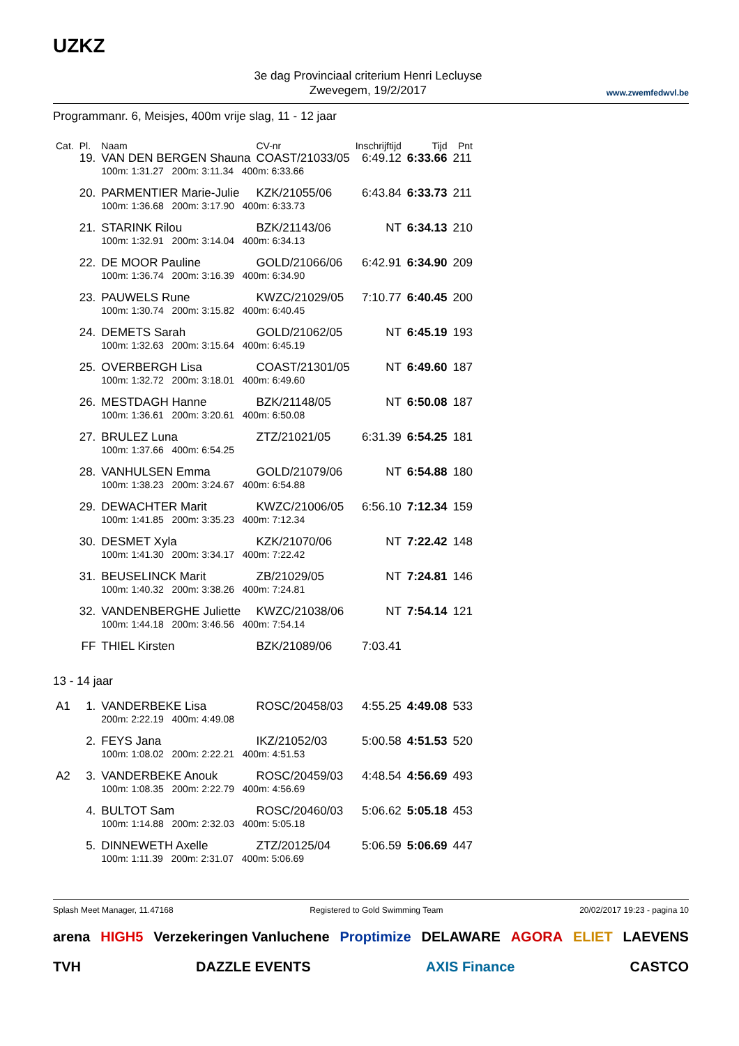UZKZ
3e dag Provinciaal criterium Henri Lecluyse
Zwevegem, 19/2/2017
www.zwemfedwvl.be
Programmanr. 6, Meisjes, 400m vrije slag, 11 - 12 jaar
| Cat. | Pl. | Naam | CV-nr | Inschrijftijd | Tijd | Pnt |
| --- | --- | --- | --- | --- | --- | --- |
| | 19. | VAN DEN BERGEN Shauna | COAST/21033/05 | 6:49.12 | 6:33.66 | 211 |
| | | 100m: 1:31.27 200m: 3:11.34 400m: 6:33.66 | | | | |
| | 20. | PARMENTIER Marie-Julie | KZK/21055/06 | 6:43.84 | 6:33.73 | 211 |
| | | 100m: 1:36.68 200m: 3:17.90 400m: 6:33.73 | | | | |
| | 21. | STARINK Rilou | BZK/21143/06 | NT | 6:34.13 | 210 |
| | | 100m: 1:32.91 200m: 3:14.04 400m: 6:34.13 | | | | |
| | 22. | DE MOOR Pauline | GOLD/21066/06 | 6:42.91 | 6:34.90 | 209 |
| | | 100m: 1:36.74 200m: 3:16.39 400m: 6:34.90 | | | | |
| | 23. | PAUWELS Rune | KWZC/21029/05 | 7:10.77 | 6:40.45 | 200 |
| | | 100m: 1:30.74 200m: 3:15.82 400m: 6:40.45 | | | | |
| | 24. | DEMETS Sarah | GOLD/21062/05 | NT | 6:45.19 | 193 |
| | | 100m: 1:32.63 200m: 3:15.64 400m: 6:45.19 | | | | |
| | 25. | OVERBERGH Lisa | COAST/21301/05 | NT | 6:49.60 | 187 |
| | | 100m: 1:32.72 200m: 3:18.01 400m: 6:49.60 | | | | |
| | 26. | MESTDAGH Hanne | BZK/21148/05 | NT | 6:50.08 | 187 |
| | | 100m: 1:36.61 200m: 3:20.61 400m: 6:50.08 | | | | |
| | 27. | BRULEZ Luna | ZTZ/21021/05 | 6:31.39 | 6:54.25 | 181 |
| | | 100m: 1:37.66 400m: 6:54.25 | | | | |
| | 28. | VANHULSEN Emma | GOLD/21079/06 | NT | 6:54.88 | 180 |
| | | 100m: 1:38.23 200m: 3:24.67 400m: 6:54.88 | | | | |
| | 29. | DEWACHTER Marit | KWZC/21006/05 | 6:56.10 | 7:12.34 | 159 |
| | | 100m: 1:41.85 200m: 3:35.23 400m: 7:12.34 | | | | |
| | 30. | DESMET Xyla | KZK/21070/06 | NT | 7:22.42 | 148 |
| | | 100m: 1:41.30 200m: 3:34.17 400m: 7:22.42 | | | | |
| | 31. | BEUSELINCK Marit | ZB/21029/05 | NT | 7:24.81 | 146 |
| | | 100m: 1:40.32 200m: 3:38.26 400m: 7:24.81 | | | | |
| | 32. | VANDENBERGHE Juliette | KWZC/21038/06 | NT | 7:54.14 | 121 |
| | | 100m: 1:44.18 200m: 3:46.56 400m: 7:54.14 | | | | |
| | FF | THIEL Kirsten | BZK/21089/06 | 7:03.41 | | |
| 13 - 14 jaar | | | | | | |
| A1 | 1. | VANDERBEKE Lisa | ROSC/20458/03 | 4:55.25 | 4:49.08 | 533 |
| | | 200m: 2:22.19 400m: 4:49.08 | | | | |
| | 2. | FEYS Jana | IKZ/21052/03 | 5:00.58 | 4:51.53 | 520 |
| | | 100m: 1:08.02 200m: 2:22.21 400m: 4:51.53 | | | | |
| A2 | 3. | VANDERBEKE Anouk | ROSC/20459/03 | 4:48.54 | 4:56.69 | 493 |
| | | 100m: 1:08.35 200m: 2:22.79 400m: 4:56.69 | | | | |
| | 4. | BULTOT Sam | ROSC/20460/03 | 5:06.62 | 5:05.18 | 453 |
| | | 100m: 1:14.88 200m: 2:32.03 400m: 5:05.18 | | | | |
| | 5. | DINNEWETH Axelle | ZTZ/20125/04 | 5:06.59 | 5:06.69 | 447 |
| | | 100m: 1:11.39 200m: 2:31.07 400m: 5:06.69 | | | | |
Splash Meet Manager, 11.47168 Registered to Gold Swimming Team 20/02/2017 19:23 - pagina 10
arena HIGH5 Verzekeringen Vanluchene Proptimize DELAWARE AGORA ELIET LAEVENS TVH DAZZLE EVENTS AXIS Finance CASTCO